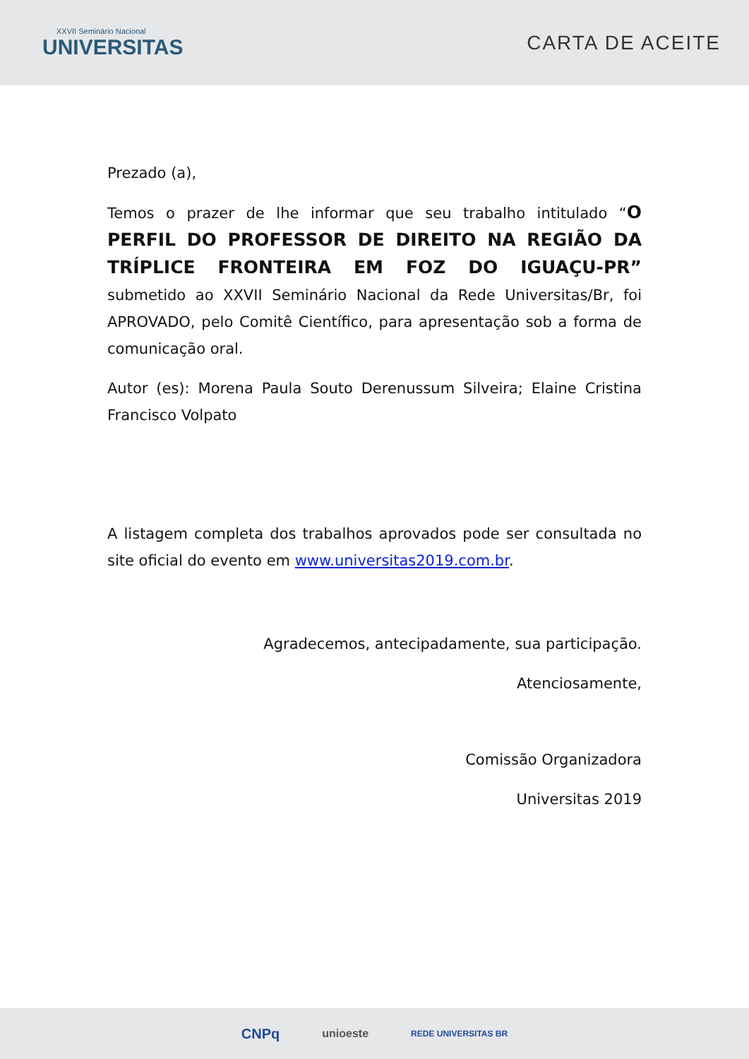XXVII Seminário Nacional
UNIVERSITAS
CARTA DE ACEITE
Prezado (a),
Temos o prazer de lhe informar que seu trabalho intitulado “O PERFIL DO PROFESSOR DE DIREITO NA REGIÃO DA TRÍPLICE FRONTEIRA EM FOZ DO IGUAÇU-PR” submetido ao XXVII Seminário Nacional da Rede Universitas/Br, foi APROVADO, pelo Comitê Científico, para apresentação sob a forma de comunicação oral.
Autor (es): Morena Paula Souto Derenussum Silveira; Elaine Cristina Francisco Volpato
A listagem completa dos trabalhos aprovados pode ser consultada no site oficial do evento em www.universitas2019.com.br.
Agradecemos, antecipadamente, sua participação.
Atenciosamente,
Comissão Organizadora
Universitas 2019
CNPq unioeste REDE UNIVERSITAS BR